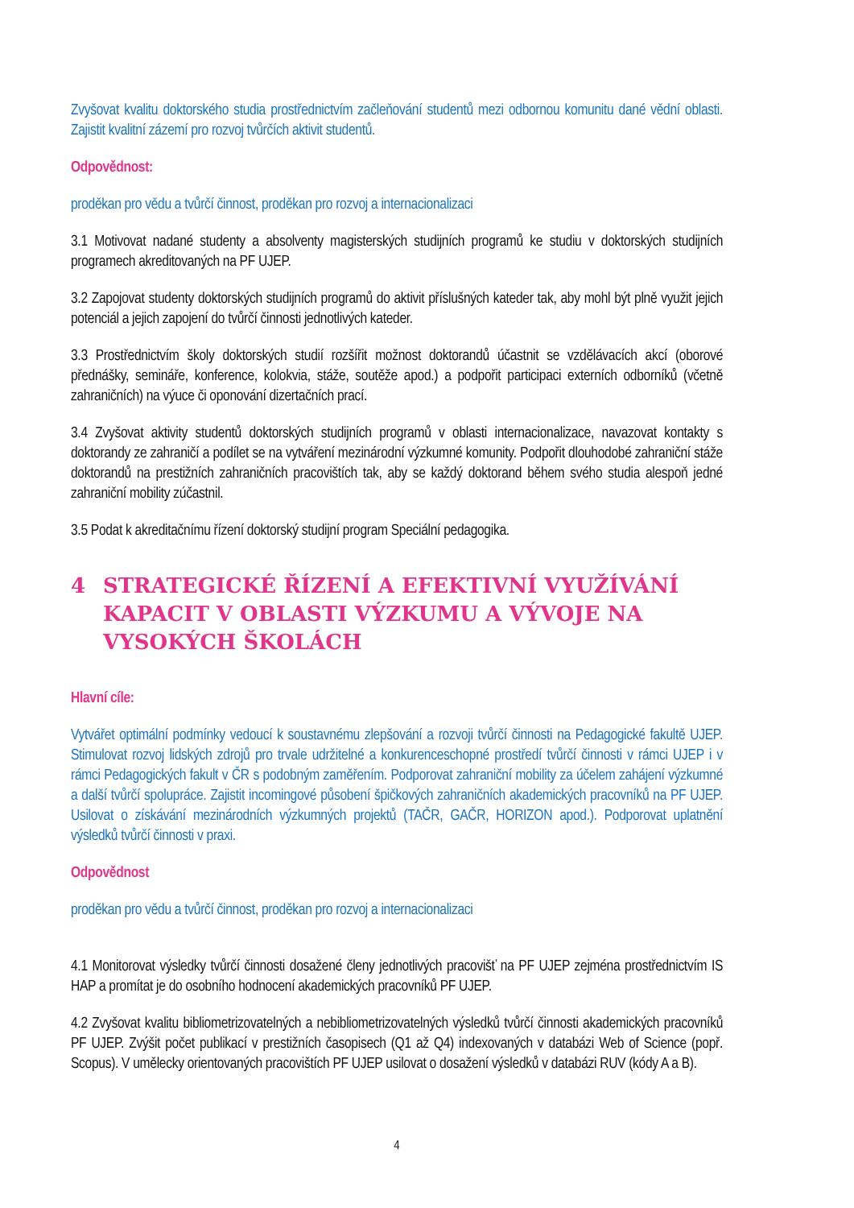Zvyšovat kvalitu doktorského studia prostřednictvím začleňování studentů mezi odbornou komunitu dané vědní oblasti. Zajistit kvalitní zázemí pro rozvoj tvůrčích aktivit studentů.
Odpovědnost:
proděkan pro vědu a tvůrčí činnost, proděkan pro rozvoj a internacionalizaci
3.1 Motivovat nadané studenty a absolventy magisterských studijních programů ke studiu v doktorských studijních programech akreditovaných na PF UJEP.
3.2 Zapojovat studenty doktorských studijních programů do aktivit příslušných kateder tak, aby mohl být plně využit jejich potenciál a jejich zapojení do tvůrčí činnosti jednotlivých kateder.
3.3 Prostřednictvím školy doktorských studií rozšířit možnost doktorandů účastnit se vzdělávacích akcí (oborové přednášky, semináře, konference, kolokvia, stáže, soutěže apod.) a podpořit participaci externích odborníků (včetně zahraničních) na výuce či oponování dizertačních prací.
3.4 Zvyšovat aktivity studentů doktorských studijních programů v oblasti internacionalizace, navazovat kontakty s doktorandy ze zahraničí a podílet se na vytváření mezinárodní výzkumné komunity. Podpořit dlouhodobé zahraniční stáže doktorandů na prestižních zahraničních pracovištích tak, aby se každý doktorand během svého studia alespoň jedné zahraniční mobility zúčastnil.
3.5 Podat k akreditačnímu řízení doktorský studijní program Speciální pedagogika.
4 STRATEGICKÉ ŘÍZENÍ A EFEKTIVNÍ VYUŽÍVÁNÍ KAPACIT V OBLASTI VÝZKUMU A VÝVOJE NA VYSOKÝCH ŠKOLÁCH
Hlavní cíle:
Vytvářet optimální podmínky vedoucí k soustavnému zlepšování a rozvoji tvůrčí činnosti na Pedagogické fakultě UJEP. Stimulovat rozvoj lidských zdrojů pro trvale udržitelné a konkurenceschopné prostředí tvůrčí činnosti v rámci UJEP i v rámci Pedagogických fakult v ČR s podobným zaměřením. Podporovat zahraniční mobility za účelem zahájení výzkumné a další tvůrčí spolupráce. Zajistit incomingové působení špičkových zahraničních akademických pracovníků na PF UJEP. Usilovat o získávání mezinárodních výzkumných projektů (TAČR, GAČR, HORIZON apod.). Podporovat uplatnění výsledků tvůrčí činnosti v praxi.
Odpovědnost
proděkan pro vědu a tvůrčí činnost, proděkan pro rozvoj a internacionalizaci
4.1 Monitorovat výsledky tvůrčí činnosti dosažené členy jednotlivých pracovišť na PF UJEP zejména prostřednictvím IS HAP a promítat je do osobního hodnocení akademických pracovníků PF UJEP.
4.2 Zvyšovat kvalitu bibliometrizovatelných a nebibliometrizovatelných výsledků tvůrčí činnosti akademických pracovníků PF UJEP. Zvýšit počet publikací v prestižních časopisech (Q1 až Q4) indexovaných v databázi Web of Science (popř. Scopus). V umělecky orientovaných pracovištích PF UJEP usilovat o dosažení výsledků v databázi RUV (kódy A a B).
4